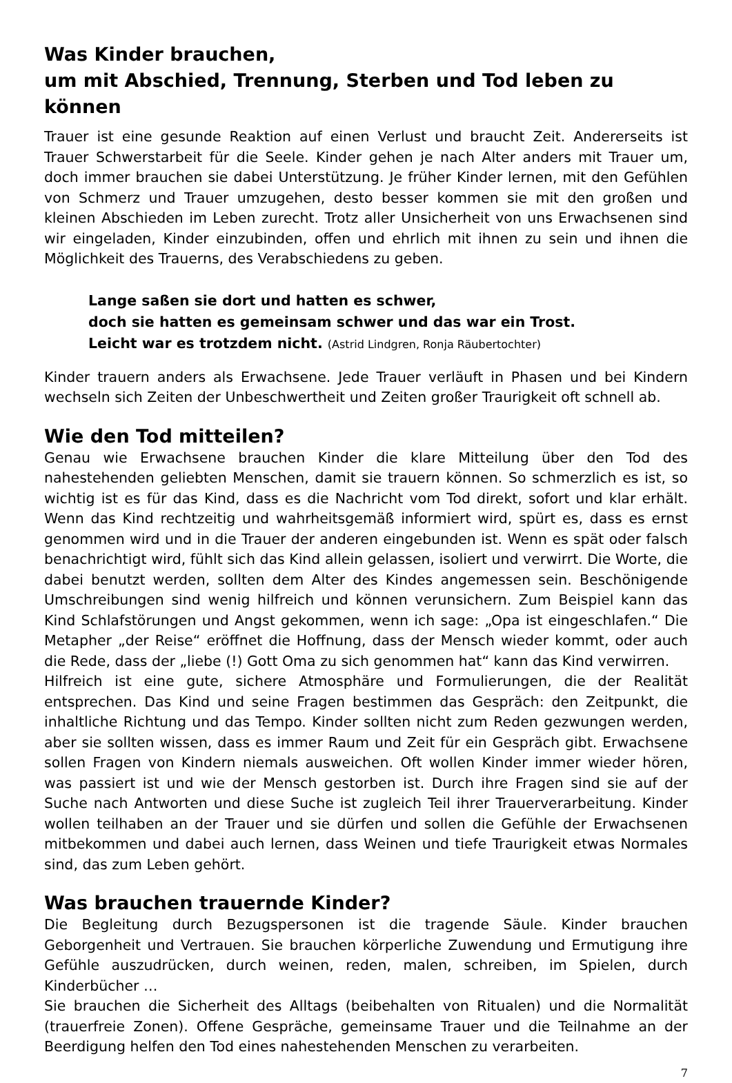Was Kinder brauchen,
um mit Abschied, Trennung, Sterben und Tod leben zu können
Trauer ist eine gesunde Reaktion auf einen Verlust und braucht Zeit. Andererseits ist Trauer Schwerstarbeit für die Seele. Kinder gehen je nach Alter anders mit Trauer um, doch immer brauchen sie dabei Unterstützung. Je früher Kinder lernen, mit den Gefühlen von Schmerz und Trauer umzugehen, desto besser kommen sie mit den großen und kleinen Abschieden im Leben zurecht. Trotz aller Unsicherheit von uns Erwachsenen sind wir eingeladen, Kinder einzubinden, offen und ehrlich mit ihnen zu sein und ihnen die Möglichkeit des Trauerns, des Verabschiedens zu geben.
Lange saßen sie dort und hatten es schwer,
doch sie hatten es gemeinsam schwer und das war ein Trost.
Leicht war es trotzdem nicht. (Astrid Lindgren, Ronja Räubertochter)
Kinder trauern anders als Erwachsene. Jede Trauer verläuft in Phasen und bei Kindern wechseln sich Zeiten der Unbeschwertheit und Zeiten großer Traurigkeit oft schnell ab.
Wie den Tod mitteilen?
Genau wie Erwachsene brauchen Kinder die klare Mitteilung über den Tod des nahestehenden geliebten Menschen, damit sie trauern können. So schmerzlich es ist, so wichtig ist es für das Kind, dass es die Nachricht vom Tod direkt, sofort und klar erhält. Wenn das Kind rechtzeitig und wahrheitsgemäß informiert wird, spürt es, dass es ernst genommen wird und in die Trauer der anderen eingebunden ist. Wenn es spät oder falsch benachrichtigt wird, fühlt sich das Kind allein gelassen, isoliert und verwirrt. Die Worte, die dabei benutzt werden, sollten dem Alter des Kindes angemessen sein. Beschönigende Umschreibungen sind wenig hilfreich und können verunsichern. Zum Beispiel kann das Kind Schlafstörungen und Angst gekommen, wenn ich sage: „Opa ist eingeschlafen.“ Die Metapher „der Reise“ eröffnet die Hoffnung, dass der Mensch wieder kommt, oder auch die Rede, dass der „liebe (!) Gott Oma zu sich genommen hat“ kann das Kind verwirren.
Hilfreich ist eine gute, sichere Atmosphäre und Formulierungen, die der Realität entsprechen. Das Kind und seine Fragen bestimmen das Gespräch: den Zeitpunkt, die inhaltliche Richtung und das Tempo. Kinder sollten nicht zum Reden gezwungen werden, aber sie sollten wissen, dass es immer Raum und Zeit für ein Gespräch gibt. Erwachsene sollen Fragen von Kindern niemals ausweichen. Oft wollen Kinder immer wieder hören, was passiert ist und wie der Mensch gestorben ist. Durch ihre Fragen sind sie auf der Suche nach Antworten und diese Suche ist zugleich Teil ihrer Trauerverarbeitung. Kinder wollen teilhaben an der Trauer und sie dürfen und sollen die Gefühle der Erwachsenen mitbekommen und dabei auch lernen, dass Weinen und tiefe Traurigkeit etwas Normales sind, das zum Leben gehört.
Was brauchen trauernde Kinder?
Die Begleitung durch Bezugspersonen ist die tragende Säule. Kinder brauchen Geborgenheit und Vertrauen. Sie brauchen körperliche Zuwendung und Ermutigung ihre Gefühle auszudrücken, durch weinen, reden, malen, schreiben, im Spielen, durch Kinderbücher …
Sie brauchen die Sicherheit des Alltags (beibehalten von Ritualen) und die Normalität (trauerfreie Zonen). Offene Gespräche, gemeinsame Trauer und die Teilnahme an der Beerdigung helfen den Tod eines nahestehenden Menschen zu verarbeiten.
7